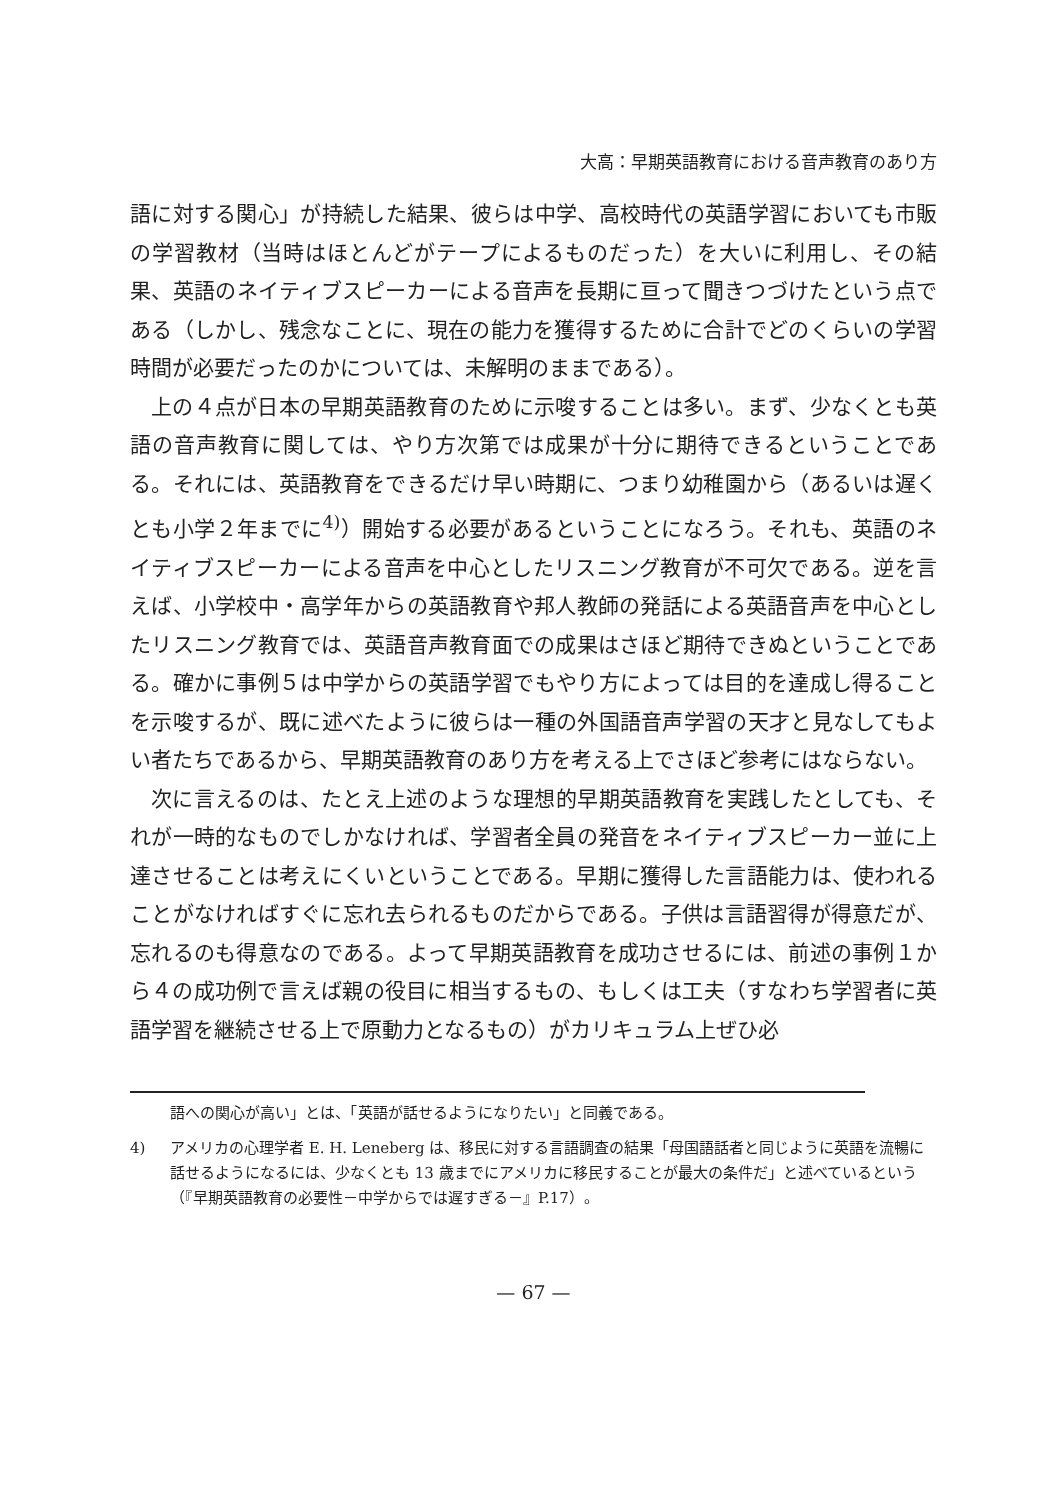大高：早期英語教育における音声教育のあり方
語に対する関心」が持続した結果、彼らは中学、高校時代の英語学習においても市販の学習教材（当時はほとんどがテープによるものだった）を大いに利用し、その結果、英語のネイティブスピーカーによる音声を長期に亘って聞きつづけたという点である（しかし、残念なことに、現在の能力を獲得するために合計でどのくらいの学習時間が必要だったのかについては、未解明のままである）。
上の４点が日本の早期英語教育のために示唆することは多い。まず、少なくとも英語の音声教育に関しては、やり方次第では成果が十分に期待できるということである。それには、英語教育をできるだけ早い時期に、つまり幼稚園から（あるいは遅くとも小学２年までに<sup>4)</sup>）開始する必要があるということになろう。それも、英語のネイティブスピーカーによる音声を中心としたリスニング教育が不可欠である。逆を言えば、小学校中・高学年からの英語教育や邦人教師の発話による英語音声を中心としたリスニング教育では、英語音声教育面での成果はさほど期待できぬということである。確かに事例５は中学からの英語学習でもやり方によっては目的を達成し得ることを示唆するが、既に述べたように彼らは一種の外国語音声学習の天才と見なしてもよい者たちであるから、早期英語教育のあり方を考える上でさほど参考にはならない。
次に言えるのは、たとえ上述のような理想的早期英語教育を実践したとしても、それが一時的なものでしかなければ、学習者全員の発音をネイティブスピーカー並に上達させることは考えにくいということである。早期に獲得した言語能力は、使われることがなければすぐに忘れ去られるものだからである。子供は言語習得が得意だが、忘れるのも得意なのである。よって早期英語教育を成功させるには、前述の事例１から４の成功例で言えば親の役目に相当するもの、もしくは工夫（すなわち学習者に英語学習を継続させる上で原動力となるもの）がカリキュラム上ぜひ必
語への関心が高い」とは、「英語が話せるようになりたい」と同義である。
4) アメリカの心理学者 E. H. Leneberg は、移民に対する言語調査の結果「母国語話者と同じように英語を流暢に話せるようになるには、少なくとも 13 歳までにアメリカに移民することが最大の条件だ」と述べているという（『早期英語教育の必要性－中学からでは遅すぎる－』P.17）。
— 67 —